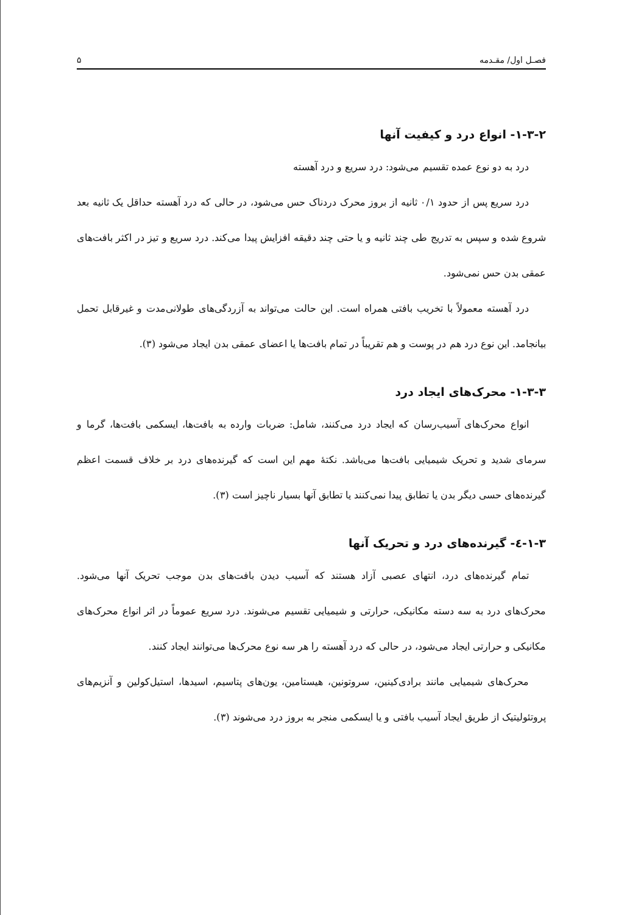فصـل اول/ مقـدمه ۵
۱-۳-۲- انواع درد و کیفیت آنها
درد به دو نوع عمده تقسیم می‌شود: درد سریع و درد آهسته
درد سریع پس از حدود ۰/۱ ثانیه از بروز محرک دردناک حس می‌شود، در حالی که درد آهسته حداقل یک ثانیه بعد شروع شده و سپس به تدریج طی چند ثانیه و یا حتی چند دقیقه افزایش پیدا می‌کند. درد سریع و تیز در اکثر بافت‌های عمقی بدن حس نمی‌شود.
درد آهسته معمولاً با تخریب بافتی همراه است. این حالت می‌تواند به آزردگی‌های طولانی‌مدت و غیرقابل تحمل بیانجامد. این نوع درد هم در پوست و هم تقریباً در تمام بافت‌ها یا اعضای عمقی بدن ایجاد می‌شود (۳).
۱-۳-۳- محرک‌های ایجاد درد
انواع محرک‌های آسیب‌رسان که ایجاد درد می‌کنند، شامل: ضربات وارده به بافت‌ها، ایسکمی بافت‌ها، گرما و سرمای شدید و تحریک شیمیایی بافت‌ها می‌باشد. نکتهٔ مهم این است که گیرنده‌های درد بر خلاف قسمت اعظم گیرنده‌های حسی دیگر بدن یا تطابق پیدا نمی‌کنند یا تطابق آنها بسیار ناچیز است (۳).
۱-۳-٤- گیرنده‌های درد و تحریک آنها
تمام گیرنده‌های درد، انتهای عصبی آزاد هستند که آسیب دیدن بافت‌های بدن موجب تحریک آنها می‌شود. محرک‌های درد به سه دسته مکانیکی، حرارتی و شیمیایی تقسیم می‌شوند. درد سریع عموماً در اثر انواع محرک‌های مکانیکی و حرارتی ایجاد می‌شود، در حالی که درد آهسته را هر سه نوع محرک‌ها می‌توانند ایجاد کنند.
محرک‌های شیمیایی مانند برادی‌کینین، سروتونین، هیستامین، یون‌های پتاسیم، اسیدها، استیل‌کولین و آنزیم‌های پروتئولیتیک از طریق ایجاد آسیب بافتی و یا ایسکمی منجر به بروز درد می‌شوند (۳).